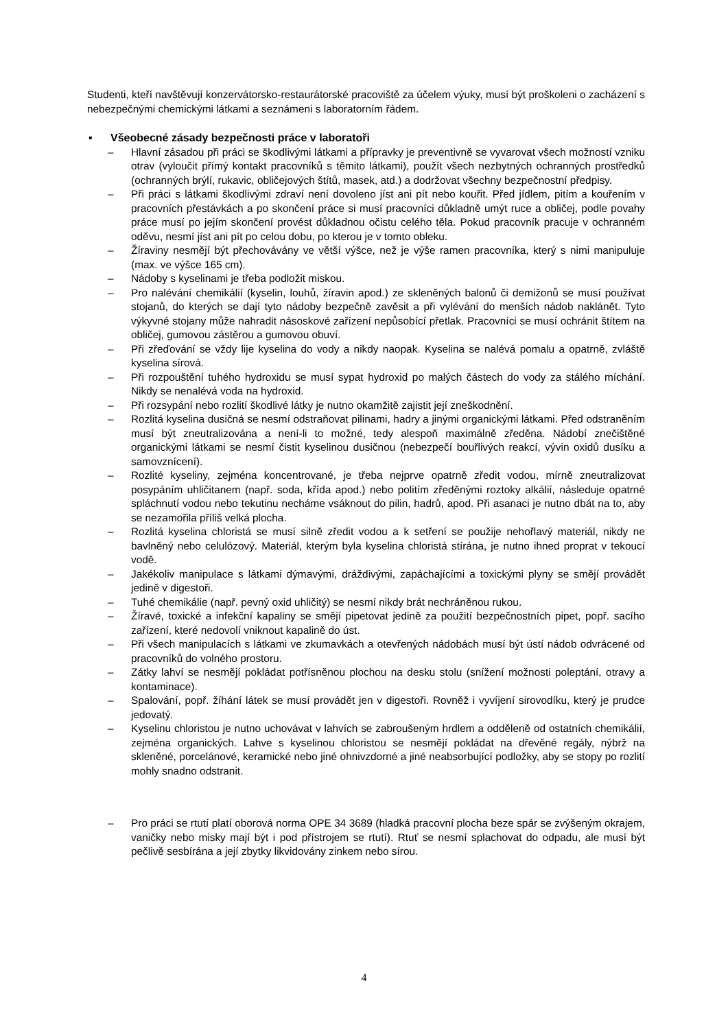Studenti, kteří navštěvují konzervátorsko-restaurátorské pracoviště za účelem výuky, musí být proškoleni o zacházení s nebezpečnými chemickými látkami a seznámeni s laboratorním řádem.
▪ Všeobecné zásady bezpečnosti práce v laboratoři
– Hlavní zásadou při práci se škodlivými látkami a přípravky je preventivně se vyvarovat všech možností vzniku otrav (vyloučit přímý kontakt pracovníků s těmito látkami), použít všech nezbytných ochranných prostředků (ochranných brýlí, rukavic, obličejových štítů, masek, atd.) a dodržovat všechny bezpečnostní předpisy.
– Při práci s látkami škodlivými zdraví není dovoleno jíst ani pít nebo kouřit. Před jídlem, pitím a kouřením v pracovních přestávkách a po skončení práce si musí pracovníci důkladně umýt ruce a obličej, podle povahy práce musí po jejím skončení provést důkladnou očistu celého těla. Pokud pracovník pracuje v ochranném oděvu, nesmí jíst ani pít po celou dobu, po kterou je v tomto obleku.
– Žíraviny nesmějí být přechovávány ve větší výšce, než je výše ramen pracovníka, který s nimi manipuluje (max. ve výšce 165 cm).
– Nádoby s kyselinami je třeba podložit miskou.
– Pro nalévání chemikálií (kyselin, louhů, žíravin apod.) ze skleněných balonů či demižonů se musí používat stojanů, do kterých se dají tyto nádoby bezpečně zavěsit a při vylévání do menších nádob naklánět. Tyto výkyvné stojany může nahradit násoskové zařízení nepůsobící přetlak. Pracovníci se musí ochránit štítem na obličej, gumovou zástěrou a gumovou obuví.
– Při zřeďování se vždy lije kyselina do vody a nikdy naopak. Kyselina se nalévá pomalu a opatrně, zvláště kyselina sírová.
– Při rozpouštění tuhého hydroxidu se musí sypat hydroxid po malých částech do vody za stálého míchání. Nikdy se nenalévá voda na hydroxid.
– Při rozsypání nebo rozlití škodlivé látky je nutno okamžitě zajistit její zneškodnění.
– Rozlitá kyselina dusičná se nesmí odstraňovat pilinami, hadry a jinými organickými látkami. Před odstraněním musí být zneutralizována a není-li to možné, tedy alespoň maximálně zředěna. Nádobí znečištěné organickými látkami se nesmí čistit kyselinou dusičnou (nebezpečí bouřlivých reakcí, vývin oxidů dusíku a samovznícení).
– Rozlité kyseliny, zejména koncentrované, je třeba nejprve opatrně zředit vodou, mírně zneutralizovat posypáním uhličitanem (např. soda, křída apod.) nebo politím zředěnými roztoky alkálií, následuje opatrné spláchnutí vodou nebo tekutinu necháme vsáknout do pilin, hadrů, apod. Při asanaci je nutno dbát na to, aby se nezamořila příliš velká plocha.
– Rozlitá kyselina chloristá se musí silně zředit vodou a k setření se použije nehořlavý materiál, nikdy ne bavlněný nebo celulózový. Materiál, kterým byla kyselina chloristá stírána, je nutno ihned proprat v tekoucí vodě.
– Jakékoliv manipulace s látkami dýmavými, dráždivými, zapáchajícími a toxickými plyny se smějí provádět jedině v digestoři.
– Tuhé chemikálie (např. pevný oxid uhličitý) se nesmí nikdy brát nechráněnou rukou.
– Žíravé, toxické a infekční kapaliny se smějí pipetovat jedině za použití bezpečnostních pipet, popř. sacího zařízení, které nedovolí vniknout kapalině do úst.
– Při všech manipulacích s látkami ve zkumavkách a otevřených nádobách musí být ústí nádob odvrácené od pracovníků do volného prostoru.
– Zátky lahví se nesmějí pokládat potřísněnou plochou na desku stolu (snížení možnosti poleptání, otravy a kontaminace).
– Spalování, popř. žíhání látek se musí provádět jen v digestoři. Rovněž i vyvíjení sirovodíku, který je prudce jedovatý.
– Kyselinu chloristou je nutno uchovávat v lahvích se zabroušeným hrdlem a odděleně od ostatních chemikálií, zejména organických. Lahve s kyselinou chloristou se nesmějí pokládat na dřevěné regály, nýbrž na skleněné, porcelánové, keramické nebo jiné ohnivzdorné a jiné neabsorbující podložky, aby se stopy po rozlití mohly snadno odstranit.
– Pro práci se rtutí platí oborová norma OPE 34 3689 (hladká pracovní plocha beze spár se zvýšeným okrajem, vaničky nebo misky mají být i pod přístrojem se rtutí). Rtuť se nesmí splachovat do odpadu, ale musí být pečlivě sesbírána a její zbytky likvidovány zinkem nebo sírou.
4